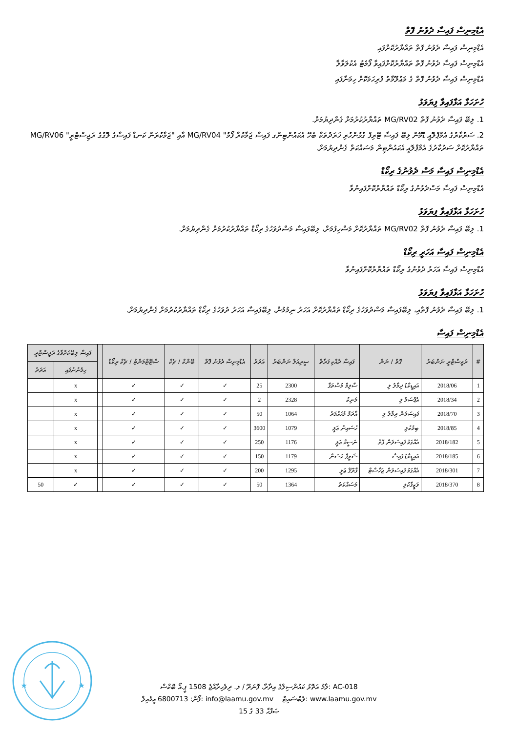އެޑްމިނިސް ފައިސާ ދެވުނު ފޮތް
އެޑްމިނިސް ފައިސާ ދެވުނު ފޮތް ތައްޔާރުކޮށްފައި
އެޑްމިނިސް ފައިސާ ދެވުނު ފޮތް ތައްޔާރުކޮށްފައިވާ ފޯމެޓު އެކުލަވާލާ
އެޑްމިނިސް ފައިސާ ދެވުނު ފޮތް ގެ މަޢުލޫމާތު ފުރިހަމަކޮށް ހިމަނާފައި
ހުށަހަޅާ އަޅާފައިވާ ފިޔަވަޅު
1. ލިބޭ ފައިސާ ދެވުނު ފޮތް MG/RV02 ތައްޔާރުކުރުމަށް ގެންދިޔުމަށް.
2. ސަރުކާރުގެ އެމްޕްލޮއީ ޑޮމޭން ލިބޭ ފައިސާ ޓޭރިފް ގުޅުންހުރި ޚަރަދުތަކާ ބެހޭ އެކައުންޓިންގ ފައިސާ ޖަމާކުރާ ފޯމު" MG/RV04 އާއި "ޖަމާކުރަން ކަނޑާ ފައިސާގެ ލޮގުގެ ރަޖިސްޓްރީ" MG/RV06 ތައްޔާރުކޮށް ސަރުކާރުގެ އެމްޕްލޮއީ އެކައުންޓިން މަސައްކަތް ގެންދިޔުމަށް.
އެޑްމިނިސް ފައިސާ މަސް ދެވުނުގެ ރިކޯޑް
އެޑްމިނިސް ފައިސާ މަސްދެވުނުގެ ރިކޯޑް ތައްޔާރުކޮށްފައިނުވާ
ހުށަހަޅާ އަޅާފައިވާ ފިޔަވަޅު
1. ލިބޭ ފައިސާ ދެވުނު ފޮތް MG/RV02 ތައްޔާރުކޮށް މަސްހިފުމަށް، ލިބޭފައިސާ މަސްދުވަހުގެ ރިކޯޑް ތައްޔާރުކުރުމަށް ގެންދިޔުމަށް.
އެޑްމިނިސް ފައިސާ އަހަރީ ރިކޯޑް
އެޑްމިނިސް ފައިސާ އަހަރު ދެވުނުގެ ރިކޯޑް ތައްޔާރުކޮށްފައިނުވާ
ހުށަހަޅާ އަޅާފައިވާ ފިޔަވަޅު
1. ލިބޭ ފައިސާ ދެވުނު ފޮތާއި، ލިބޭފައިސާ މަސްދުވަހުގެ ރިކޯޑް ތައްޔާރުކޮށް އަހަރު ނިމުމުން، ލިބޭފައިސާ އަހަރު ދުވަހުގެ ރިކޯޑް ތައްޔާރުކުރުމަށް ގެންދިޔުމަށް.
އެޑްމިނިސް ފައިސާ
| # | ރަޖިސްޓްރީ ނަންބަރު | ގޮތް / ނަން | ފައިސާ ދެއްކި ފަރާތް | ސީރިއަލް ނަންބަރު | އަދަދު | އެޑްމިނިސް ދެވުނު ފޮތް | ބޭންކް / ޗެކް | ސްޓޭޓްމަންޓް / ޗެކް ރިކޯޑް | | ފައިސާ ލިބޭކަށްވާގެ ރަޖިސްޓްރީ | |
| --- | --- | --- | --- | --- | --- | --- | --- | --- | --- | --- | --- |
| | | | | | | | | | | ހިމެނުނުފައި | އަދަދު |
| 1 | 2018/06 | އައިޑީކާޑު ދިމާލު ލި | ސާލިމް މުސްތަފާ | 2300 | 25 | ✓ | ✓ | ✓ | | x | |
| 2 | 2018/34 | އެޕްސަލް ލި | މަނިކު | 2328 | 2 | ✓ | ✓ | ✓ | | x | |
| 3 | 2018/70 | ފައިސަލަން ދިމާލު ލި | އާދަމް މުޙައްމަދު | 1064 | 50 | ✓ | ✓ | ✓ | | x | |
| 4 | 2018/85 | ބިމުކުލި | ހުސައިން ޢަލީ | 1079 | 3600 | ✓ | ✓ | ✓ | | x | |
| 5 | 2018/182 | އެއްގަމު ފައިސަލަން ފޮތް | ނަސީމް ޢަލީ | 1176 | 250 | ✓ | ✓ | ✓ | | x | |
| 6 | 2018/185 | އައިޑީކާޑު ފައިސާ | ޝަރީފް ޙަސަން | 1179 | 150 | ✓ | ✓ | ✓ | | x | |
| 7 | 2018/301 | އެއްގަމު ފައިސަލަން ޖަހާސްޓް | ފާރޫޤް ޢަލީ | 1295 | 200 | ✓ | ✓ | ✓ | | x | |
| 8 | 2018/370 | ވަޒީފާކުލި | މަސައްކަތު | 1364 | 50 | ✓ | ✓ | ✓ | | ✓ | 50 |
★
★
ލާމު އަތޮޅު ކައުންސިލްގެ އިދާރާ، ފޮނަދޫ / ލ. ދިވެހިރާއްޖެ 1508 ޕީ.އޯ ބޮކްސް: AC-018
ފޯން: 6800713 އީމެއިލް: info@laamu.gov.mv ވެބްސައިޓް: www.laamu.gov.mv
ޞަފްޙާ 33 ގެ 15